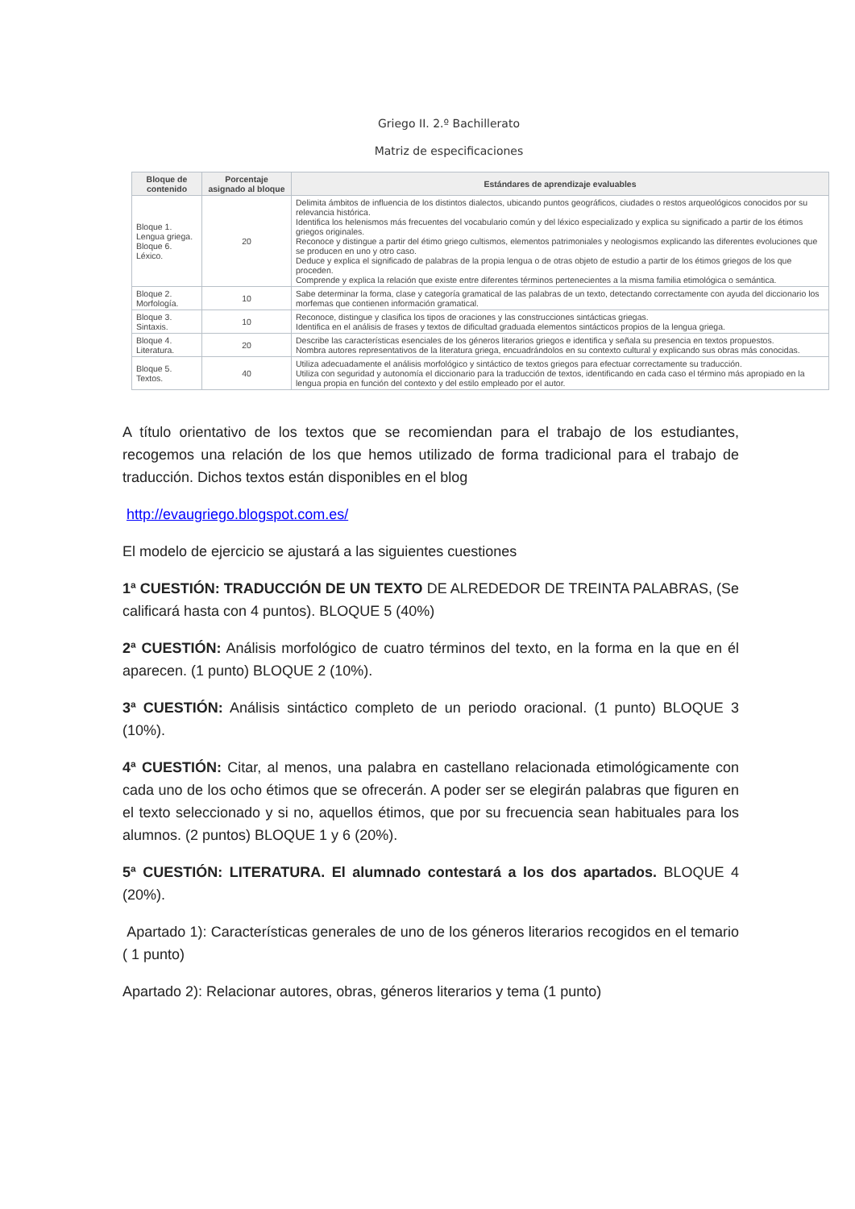Griego II. 2.º Bachillerato
Matriz de especificaciones
| Bloque de contenido | Porcentaje asignado al bloque | Estándares de aprendizaje evaluables |
| --- | --- | --- |
| Bloque 1. Lengua griega. Bloque 6. Léxico. | 20 | Delimita ámbitos de influencia de los distintos dialectos, ubicando puntos geográficos, ciudades o restos arqueológicos conocidos por su relevancia histórica. Identifica los helenismos más frecuentes del vocabulario común y del léxico especializado y explica su significado a partir de los étimos griegos originales. Reconoce y distingue a partir del étimo griego cultismos, elementos patrimoniales y neologismos explicando las diferentes evoluciones que se producen en uno y otro caso. Deduce y explica el significado de palabras de la propia lengua o de otras objeto de estudio a partir de los étimos griegos de los que proceden. Comprende y explica la relación que existe entre diferentes términos pertenecientes a la misma familia etimológica o semántica. |
| Bloque 2. Morfología. | 10 | Sabe determinar la forma, clase y categoría gramatical de las palabras de un texto, detectando correctamente con ayuda del diccionario los morfemas que contienen información gramatical. |
| Bloque 3. Sintaxis. | 10 | Reconoce, distingue y clasifica los tipos de oraciones y las construcciones sintácticas griegas. Identifica en el análisis de frases y textos de dificultad graduada elementos sintácticos propios de la lengua griega. |
| Bloque 4. Literatura. | 20 | Describe las características esenciales de los géneros literarios griegos e identifica y señala su presencia en textos propuestos. Nombra autores representativos de la literatura griega, encuadrándolos en su contexto cultural y explicando sus obras más conocidas. |
| Bloque 5. Textos. | 40 | Utiliza adecuadamente el análisis morfológico y sintáctico de textos griegos para efectuar correctamente su traducción. Utiliza con seguridad y autonomía el diccionario para la traducción de textos, identificando en cada caso el término más apropiado en la lengua propia en función del contexto y del estilo empleado por el autor. |
A título orientativo de los textos que se recomiendan para el trabajo de los estudiantes, recogemos una relación de los que hemos utilizado de forma tradicional para el trabajo de traducción. Dichos textos están disponibles en el blog
http://evaugriego.blogspot.com.es/
El modelo de ejercicio se ajustará a las siguientes cuestiones
1ª CUESTIÓN: TRADUCCIÓN DE UN TEXTO DE ALREDEDOR DE TREINTA PALABRAS, (Se calificará hasta con 4 puntos). BLOQUE 5 (40%)
2ª CUESTIÓN: Análisis morfológico de cuatro términos del texto, en la forma en la que en él aparecen. (1 punto) BLOQUE 2 (10%).
3ª CUESTIÓN: Análisis sintáctico completo de un periodo oracional. (1 punto) BLOQUE 3 (10%).
4ª CUESTIÓN: Citar, al menos, una palabra en castellano relacionada etimológicamente con cada uno de los ocho étimos que se ofrecerán. A poder ser se elegirán palabras que figuren en el texto seleccionado y si no, aquellos étimos, que por su frecuencia sean habituales para los alumnos. (2 puntos) BLOQUE 1 y 6 (20%).
5ª CUESTIÓN: LITERATURA. El alumnado contestará a los dos apartados. BLOQUE 4 (20%).
Apartado 1): Características generales de uno de los géneros literarios recogidos en el temario ( 1 punto)
Apartado 2): Relacionar autores, obras, géneros literarios y tema (1 punto)